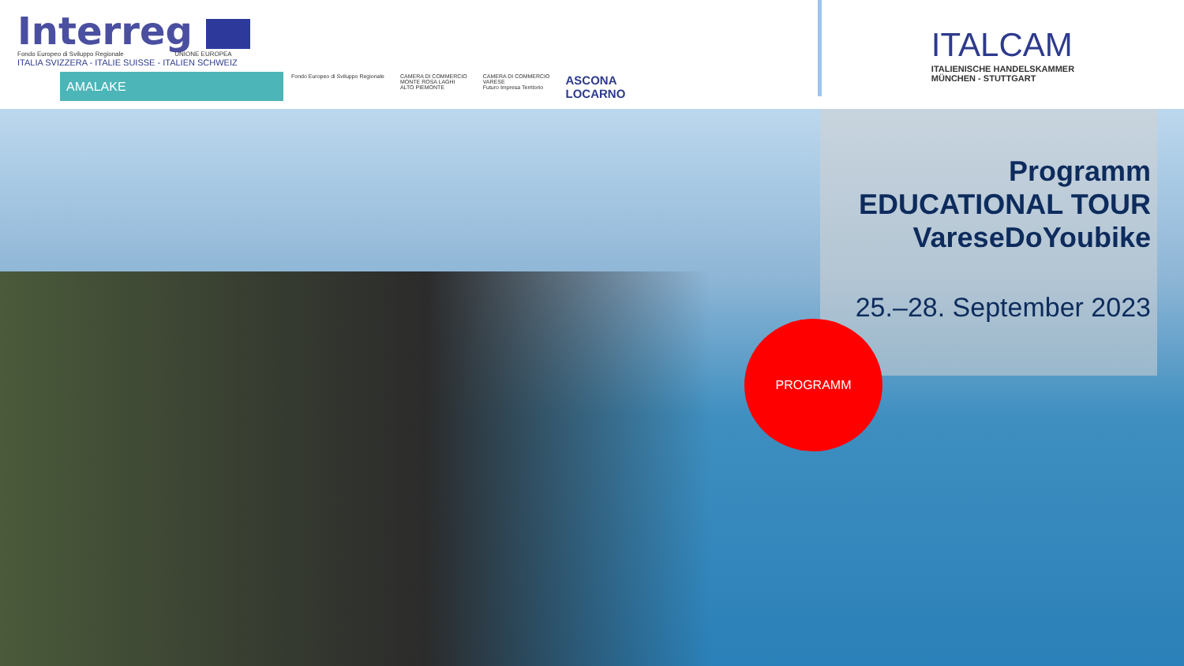Interreg
Fondo Europeo di Sviluppo Regionale UNIONE EUROPEA
ITALIA SVIZZERA - ITALIE SUISSE - ITALIEN SCHWEIZ
AMALAKE
Fondo Europeo di Sviluppo Regionale CAMERA DI COMMERCIO
MONTE ROSA LAGHI
ALTO PIEMONTE CAMERA DI COMMERCIO
VARESE
Futuro Impresa Territorio ASCONA
LOCARNO
ITALCAM
ITALIENISCHE HANDELSKAMMER
MÜNCHEN - STUTTGART
Programm
EDUCATIONAL TOUR
VareseDoYoubike
25.–28. September 2023
PROGRAMM